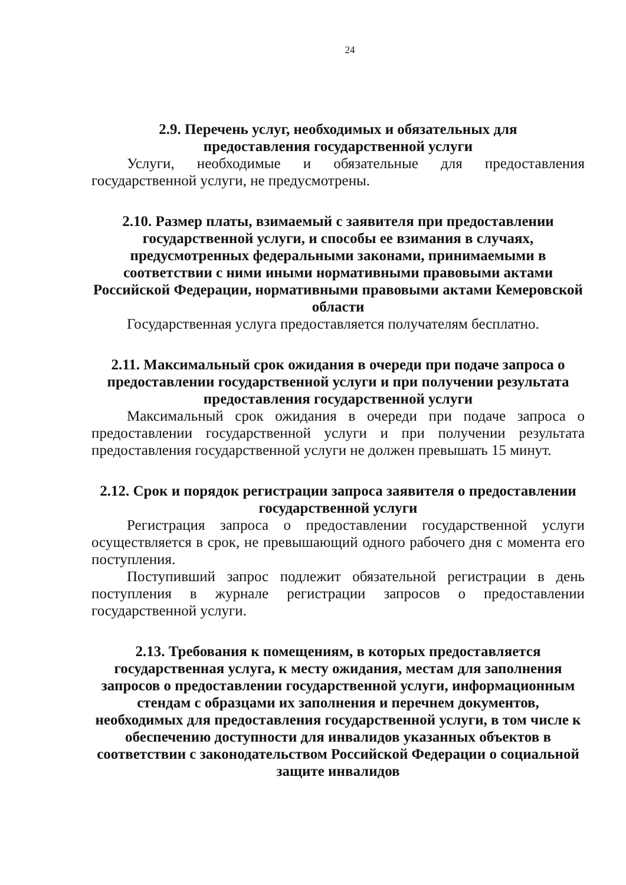24
2.9. Перечень услуг, необходимых и обязательных для
предоставления государственной услуги
Услуги, необходимые и обязательные для предоставления государственной услуги, не предусмотрены.
2.10. Размер платы, взимаемый с заявителя при предоставлении государственной услуги, и способы ее взимания в случаях, предусмотренных федеральными законами, принимаемыми в соответствии с ними иными нормативными правовыми актами Российской Федерации, нормативными правовыми актами Кемеровской области
Государственная услуга предоставляется получателям бесплатно.
2.11. Максимальный срок ожидания в очереди при подаче запроса о предоставлении государственной услуги и при получении результата
предоставления государственной услуги
Максимальный срок ожидания в очереди при подаче запроса о предоставлении государственной услуги и при получении результата предоставления государственной услуги не должен превышать 15 минут.
2.12. Срок и порядок регистрации запроса заявителя о предоставлении
государственной услуги
Регистрация запроса о предоставлении государственной услуги осуществляется в срок, не превышающий одного рабочего дня с момента его поступления.
Поступивший запрос подлежит обязательной регистрации в день поступления в журнале регистрации запросов о предоставлении государственной услуги.
2.13. Требования к помещениям, в которых предоставляется государственная услуга, к месту ожидания, местам для заполнения запросов о предоставлении государственной услуги, информационным стендам с образцами их заполнения и перечнем документов, необходимых для предоставления государственной услуги, в том числе к обеспечению доступности для инвалидов указанных объектов в соответствии с законодательством Российской Федерации о социальной защите инвалидов